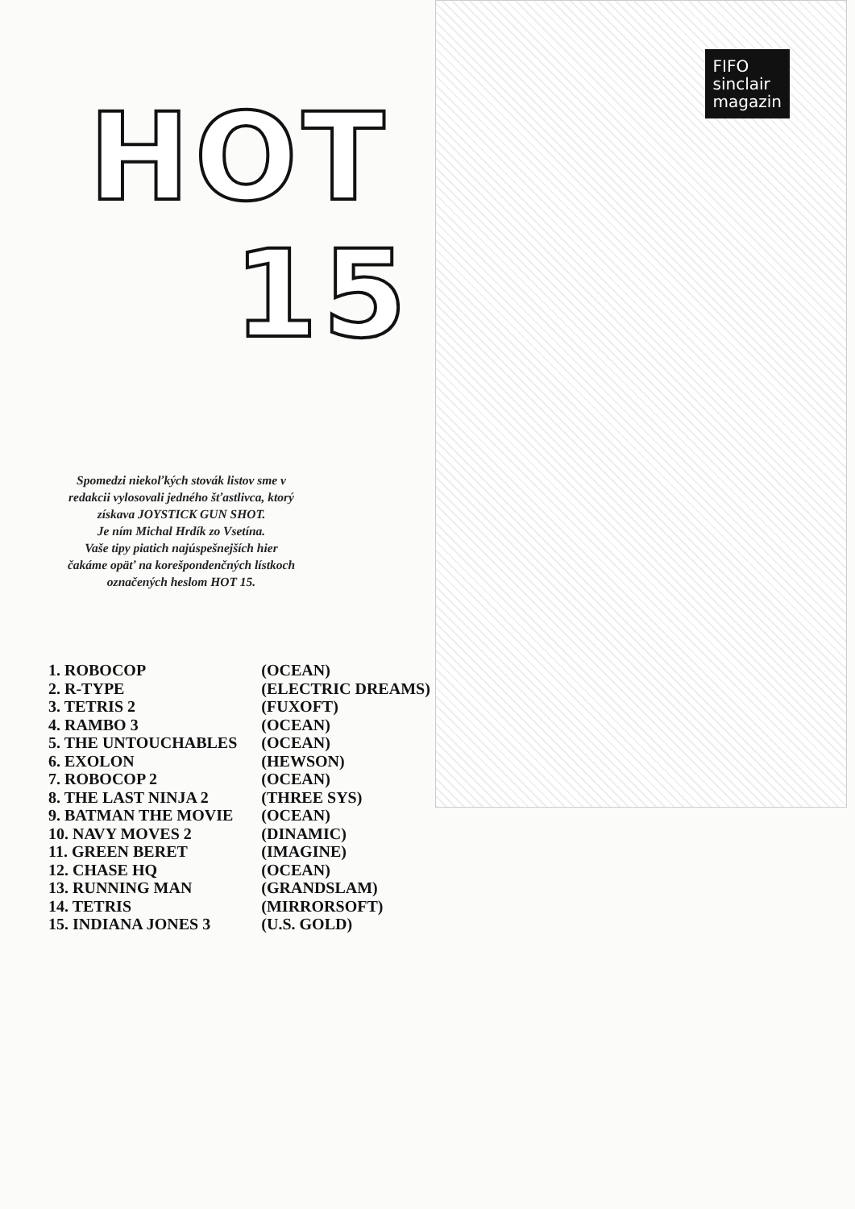HOT
15
FIFO
sinclair
magazin
Spomedzi niekoľkých stovák listov sme v redakcii vylosovali jedného šťastlivca, ktorý získava JOYSTICK GUN SHOT.
Je ním Michal Hrdík zo Vsetína.
Vaše tipy piatich najúspešnejších hier čakáme opäť na korešpondenčných lístkoch označených heslom HOT 15.
| 1. ROBOCOP | (OCEAN) |
| 2. R-TYPE | (ELECTRIC DREAMS) |
| 3. TETRIS 2 | (FUXOFT) |
| 4. RAMBO 3 | (OCEAN) |
| 5. THE UNTOUCHABLES | (OCEAN) |
| 6. EXOLON | (HEWSON) |
| 7. ROBOCOP 2 | (OCEAN) |
| 8. THE LAST NINJA 2 | (THREE SYS) |
| 9. BATMAN THE MOVIE | (OCEAN) |
| 10. NAVY MOVES 2 | (DINAMIC) |
| 11. GREEN BERET | (IMAGINE) |
| 12. CHASE HQ | (OCEAN) |
| 13. RUNNING MAN | (GRANDSLAM) |
| 14. TETRIS | (MIRRORSOFT) |
| 15. INDIANA JONES 3 | (U.S. GOLD) |